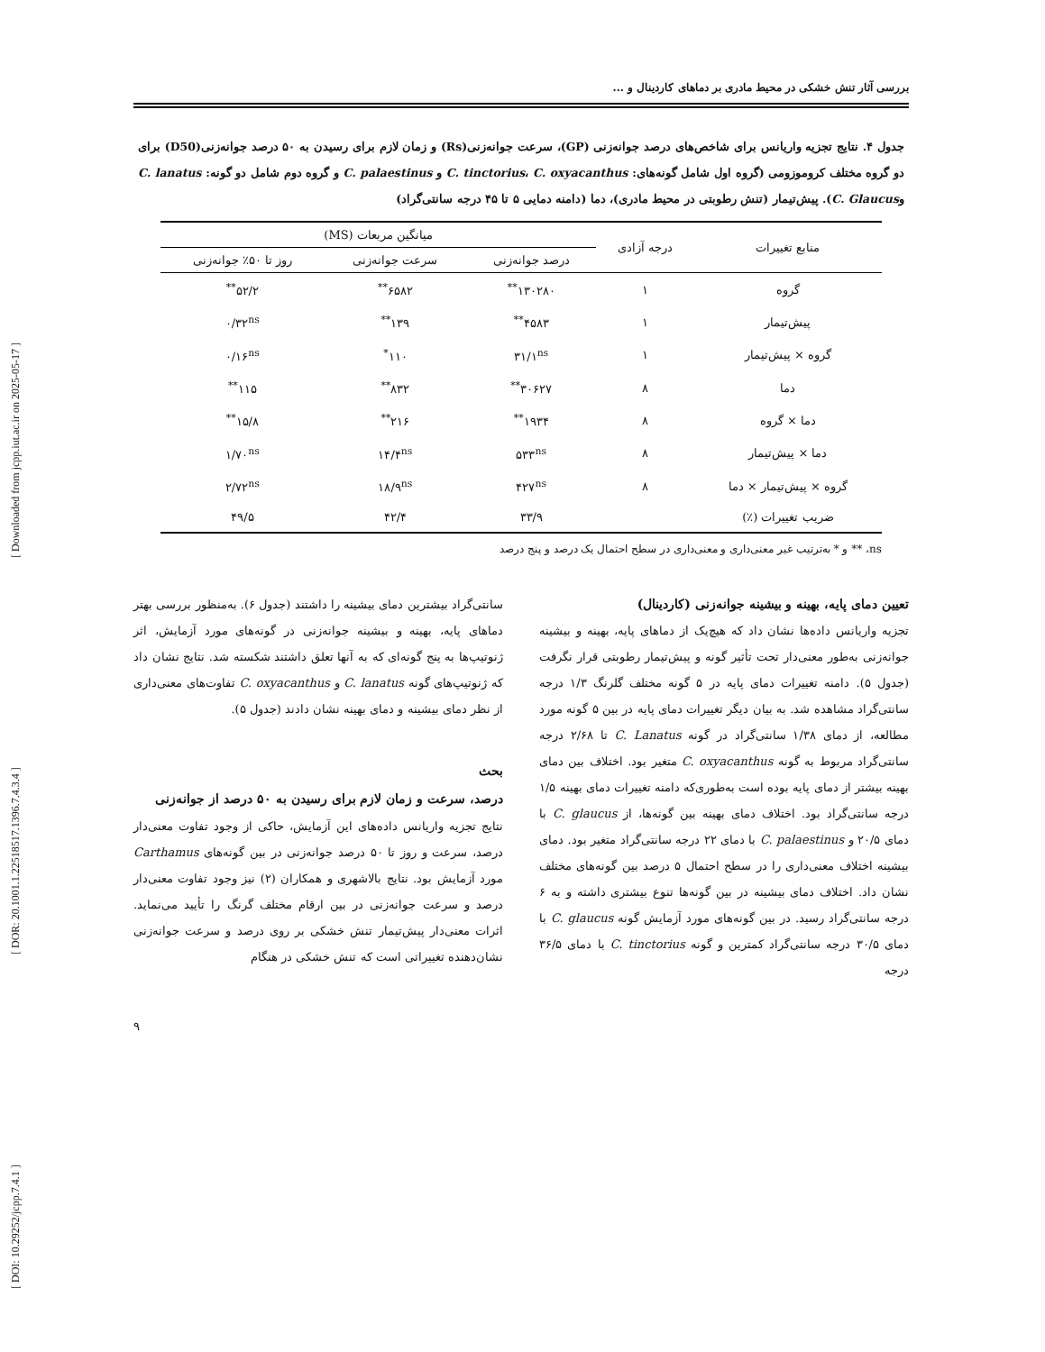[ DOI: 10.29252/jcpp.7.4.1 ] [ DOR: 20.1001.1.22518517.1396.7.4.3.4 ] [ Downloaded from jcpp.iut.ac.ir on 2025-05-17 ]
بررسی آثار تنش خشکی در محیط مادری بر دماهای کاردینال و ...
جدول ۴. نتایج تجزیه واریانس برای شاخص‌های درصد جوانه‌زنی (GP)، سرعت جوانه‌زنی(Rs) و زمان لازم برای رسیدن به ۵۰ درصد جوانه‌زنی(D50) برای دو گروه مختلف کروموزومی (گروه اول شامل گونه‌های: C. tinctorius، C. oxyacanthus و C. palaestinus و گروه دوم شامل دو گونه: C. lanatus وC. Glaucus). پیش‌تیمار (تنش رطوبتی در محیط مادری)، دما (دامنه دمایی ۵ تا ۴۵ درجه سانتی‌گراد)
| منابع تغییرات | درجه آزادی | میانگین مربعات (MS) | | |
| --- | --- | --- | --- | --- |
| | | درصد جوانه‌زنی | سرعت جوانه‌زنی | روز تا ۵۰٪ جوانه‌زنی |
| گروه | ۱ | ۱۳۰۲۸۰<sup>**</sup> | ۶۵۸۲<sup>**</sup> | ۵۲/۲<sup>**</sup> |
| پیش‌تیمار | ۱ | ۴۵۸۳<sup>**</sup> | ۱۳۹<sup>**</sup> | ۰/۳۲<sup>ns</sup> |
| گروه × پیش‌تیمار | ۱ | ۳۱/۱<sup>ns</sup> | ۱۱۰<sup>*</sup> | ۰/۱۶<sup>ns</sup> |
| دما | ۸ | ۳۰۶۲۷<sup>**</sup> | ۸۳۲<sup>**</sup> | ۱۱۵<sup>**</sup> |
| دما × گروه | ۸ | ۱۹۳۴<sup>**</sup> | ۲۱۶<sup>**</sup> | ۱۵/۸<sup>**</sup> |
| دما × پیش‌تیمار | ۸ | ۵۳۳<sup>ns</sup> | ۱۴/۴<sup>ns</sup> | ۱/۷۰<sup>ns</sup> |
| گروه × پیش‌تیمار × دما | ۸ | ۴۲۷<sup>ns</sup> | ۱۸/۹<sup>ns</sup> | ۲/۷۲<sup>ns</sup> |
| ضریب تغییرات (٪) | | ۳۳/۹ | ۴۲/۴ | ۴۹/۵ |
ns، ** و * به‌ترتیب غیر معنی‌داری و معنی‌داری در سطح احتمال یک درصد و پنج درصد
تعیین دمای پایه، بهینه و بیشینه جوانه‌زنی (کاردینال)
تجزیه واریانس داده‌ها نشان داد که هیچ‌یک از دماهای پایه، بهینه و بیشینه جوانه‌زنی به‌طور معنی‌دار تحت تأثیر گونه و پیش‌تیمار رطوبتی قرار نگرفت (جدول ۵). دامنه تغییرات دمای پایه در ۵ گونه مختلف گلرنگ ۱/۳ درجه سانتی‌گراد مشاهده شد. به بیان دیگر تغییرات دمای پایه در بین ۵ گونه مورد مطالعه، از دمای ۱/۳۸ سانتی‌گراد در گونه C. Lanatus تا ۲/۶۸ درجه سانتی‌گراد مربوط به گونه C. oxyacanthus متغیر بود. اختلاف بین دمای بهینه بیشتر از دمای پایه بوده است به‌طوری‌که دامنه تغییرات دمای بهینه ۱/۵ درجه سانتی‌گراد بود. اختلاف دمای بهینه بین گونه‌ها، از C. glaucus با دمای ۲۰/۵ و C. palaestinus با دمای ۲۲ درجه سانتی‌گراد متغیر بود. دمای بیشینه اختلاف معنی‌داری را در سطح احتمال ۵ درصد بین گونه‌های مختلف نشان داد. اختلاف دمای بیشینه در بین گونه‌ها تنوع بیشتری داشته و به ۶ درجه سانتی‌گراد رسید. در بین گونه‌های مورد آزمایش گونه C. glaucus با دمای ۳۰/۵ درجه سانتی‌گراد کمترین و گونه C. tinctorius با دمای ۳۶/۵ درجه
سانتی‌گراد بیشترین دمای بیشینه را داشتند (جدول ۶). به‌منظور بررسی بهتر دماهای پایه، بهینه و بیشینه جوانه‌زنی در گونه‌های مورد آزمایش، اثر ژنوتیپ‌ها به پنج گونه‌ای که به آنها تعلق داشتند شکسته شد. نتایج نشان داد که ژنوتیپ‌های گونه C. lanatus و C. oxyacanthus تفاوت‌های معنی‌داری از نظر دمای بیشینه و دمای بهینه نشان دادند (جدول ۵).
بحث
درصد، سرعت و زمان لازم برای رسیدن به ۵۰ درصد از جوانه‌زنی
نتایج تجزیه واریانس داده‌های این آزمایش، حاکی از وجود تفاوت معنی‌دار درصد، سرعت و روز تا ۵۰ درصد جوانه‌زنی در بین گونه‌های Carthamus مورد آزمایش بود. نتایج بالاشهری و همکاران (۲) نیز وجود تفاوت معنی‌دار درصد و سرعت جوانه‌زنی در بین ارقام مختلف گرنگ را تأیید می‌نماید. اثرات معنی‌دار پیش‌تیمار تنش خشکی بر روی درصد و سرعت جوانه‌زنی نشان‌دهنده تغییراتی است که تنش خشکی در هنگام
۹